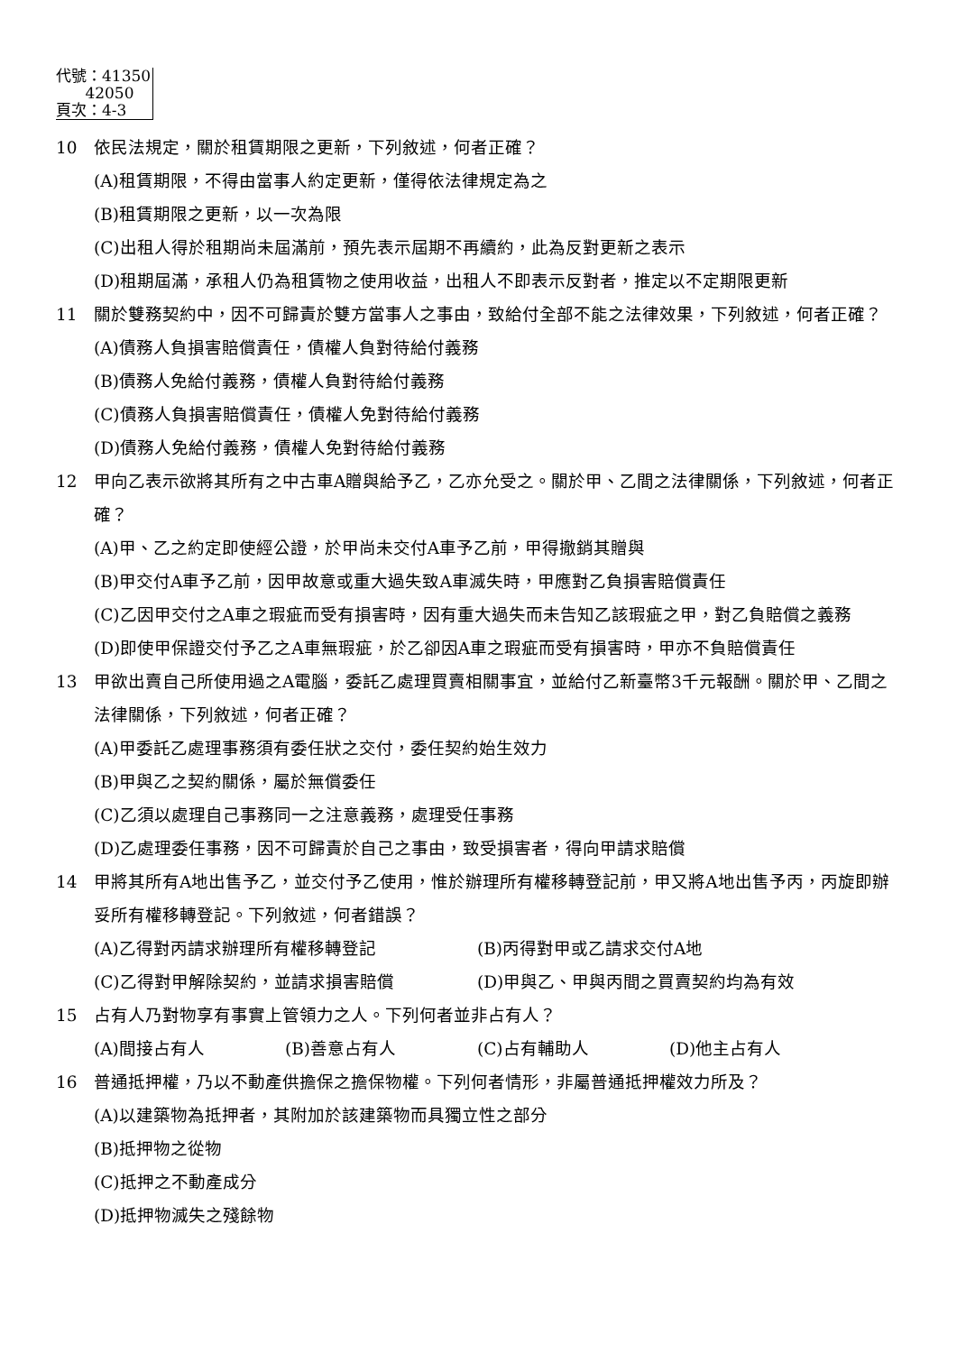代號：41350
42050
頁次：4-3
10 依民法規定，關於租賃期限之更新，下列敘述，何者正確？
(A)租賃期限，不得由當事人約定更新，僅得依法律規定為之
(B)租賃期限之更新，以一次為限
(C)出租人得於租期尚未屆滿前，預先表示屆期不再續約，此為反對更新之表示
(D)租期屆滿，承租人仍為租賃物之使用收益，出租人不即表示反對者，推定以不定期限更新
11 關於雙務契約中，因不可歸責於雙方當事人之事由，致給付全部不能之法律效果，下列敘述，何者正確？
(A)債務人負損害賠償責任，債權人負對待給付義務
(B)債務人免給付義務，債權人負對待給付義務
(C)債務人負損害賠償責任，債權人免對待給付義務
(D)債務人免給付義務，債權人免對待給付義務
12 甲向乙表示欲將其所有之中古車A贈與給予乙，乙亦允受之。關於甲、乙間之法律關係，下列敘述，何者正確？
(A)甲、乙之約定即使經公證，於甲尚未交付A車予乙前，甲得撤銷其贈與
(B)甲交付A車予乙前，因甲故意或重大過失致A車滅失時，甲應對乙負損害賠償責任
(C)乙因甲交付之A車之瑕疵而受有損害時，因有重大過失而未告知乙該瑕疵之甲，對乙負賠償之義務
(D)即使甲保證交付予乙之A車無瑕疵，於乙卻因A車之瑕疵而受有損害時，甲亦不負賠償責任
13 甲欲出賣自己所使用過之A電腦，委託乙處理買賣相關事宜，並給付乙新臺幣3千元報酬。關於甲、乙間之法律關係，下列敘述，何者正確？
(A)甲委託乙處理事務須有委任狀之交付，委任契約始生效力
(B)甲與乙之契約關係，屬於無償委任
(C)乙須以處理自己事務同一之注意義務，處理受任事務
(D)乙處理委任事務，因不可歸責於自己之事由，致受損害者，得向甲請求賠償
14 甲將其所有A地出售予乙，並交付予乙使用，惟於辦理所有權移轉登記前，甲又將A地出售予丙，丙旋即辦妥所有權移轉登記。下列敘述，何者錯誤？
(A)乙得對丙請求辦理所有權移轉登記 (B)丙得對甲或乙請求交付A地
(C)乙得對甲解除契約，並請求損害賠償 (D)甲與乙、甲與丙間之買賣契約均為有效
15 占有人乃對物享有事實上管領力之人。下列何者並非占有人？
(A)間接占有人 (B)善意占有人 (C)占有輔助人 (D)他主占有人
16 普通抵押權，乃以不動產供擔保之擔保物權。下列何者情形，非屬普通抵押權效力所及？
(A)以建築物為抵押者，其附加於該建築物而具獨立性之部分
(B)抵押物之從物
(C)抵押之不動產成分
(D)抵押物滅失之殘餘物